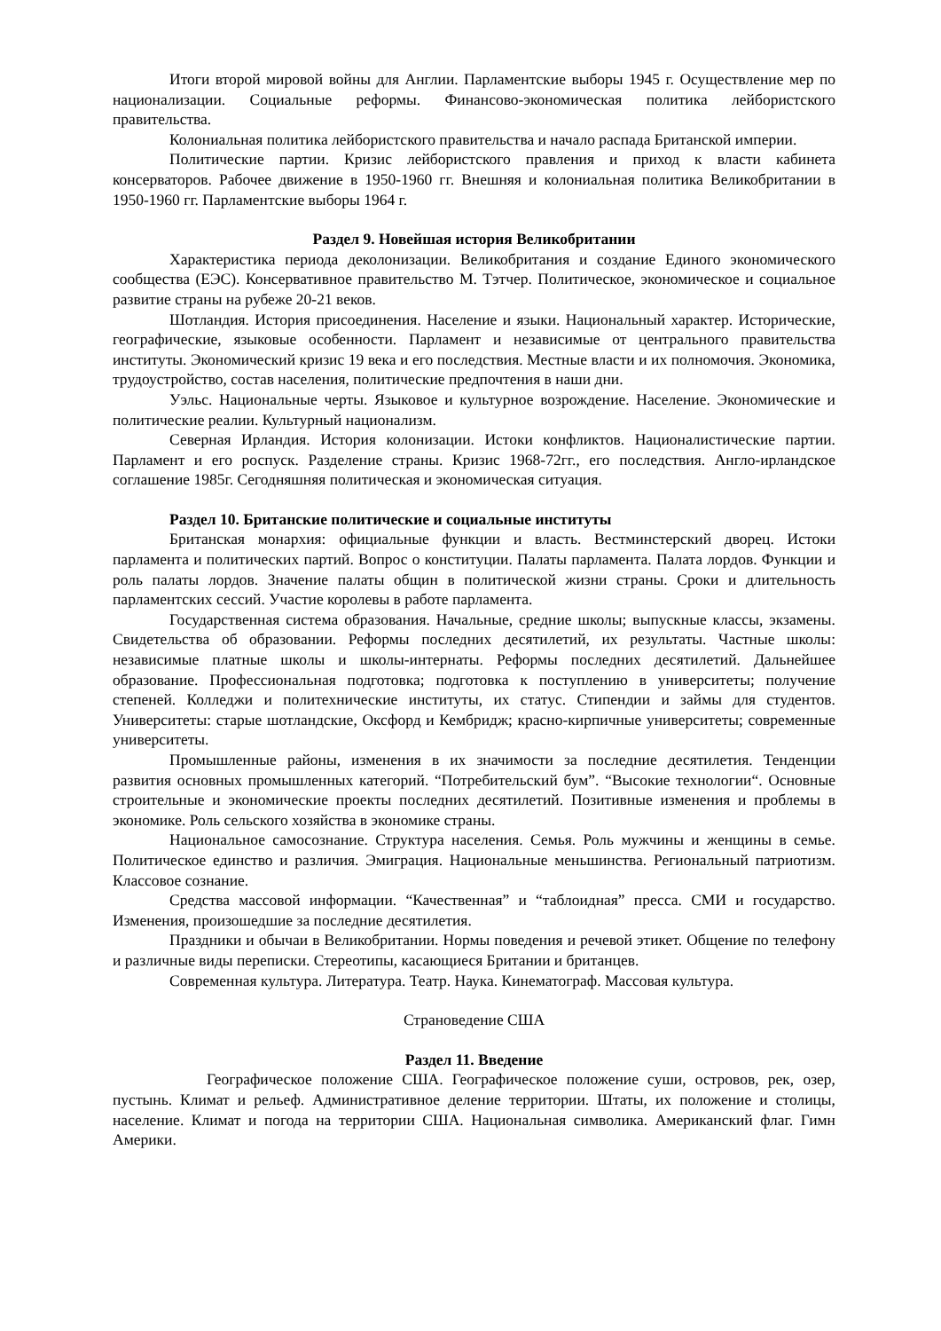Итоги второй мировой войны для Англии. Парламентские выборы 1945 г. Осуществление мер по национализации. Социальные реформы. Финансово-экономическая политика лейбористского правительства.
Колониальная политика лейбористского правительства и начало распада Британской империи.
Политические партии. Кризис лейбористского правления и приход к власти кабинета консерваторов. Рабочее движение в 1950-1960 гг. Внешняя и колониальная политика Великобритании в 1950-1960 гг. Парламентские выборы 1964 г.
Раздел 9. Новейшая история Великобритании
Характеристика периода деколонизации. Великобритания и создание Единого экономического сообщества (ЕЭС). Консервативное правительство М. Тэтчер. Политическое, экономическое и социальное развитие страны на рубеже 20-21 веков.
Шотландия. История присоединения. Население и языки. Национальный характер. Исторические, географические, языковые особенности. Парламент и независимые от центрального правительства институты. Экономический кризис 19 века и его последствия. Местные власти и их полномочия. Экономика, трудоустройство, состав населения, политические предпочтения в наши дни.
Уэльс. Национальные черты. Языковое и культурное возрождение. Население. Экономические и политические реалии. Культурный национализм.
Северная Ирландия. История колонизации. Истоки конфликтов. Националистические партии. Парламент и его роспуск. Разделение страны. Кризис 1968-72гг., его последствия. Англо-ирландское соглашение 1985г. Сегодняшняя политическая и экономическая ситуация.
Раздел 10. Британские политические и социальные институты
Британская монархия: официальные функции и власть. Вестминстерский дворец. Истоки парламента и политических партий. Вопрос о конституции. Палаты парламента. Палата лордов. Функции и роль палаты лордов. Значение палаты общин в политической жизни страны. Сроки и длительность парламентских сессий. Участие королевы в работе парламента.
Государственная система образования. Начальные, средние школы; выпускные классы, экзамены. Свидетельства об образовании. Реформы последних десятилетий, их результаты. Частные школы: независимые платные школы и школы-интернаты. Реформы последних десятилетий. Дальнейшее образование. Профессиональная подготовка; подготовка к поступлению в университеты; получение степеней. Колледжи и политехнические институты, их статус. Стипендии и займы для студентов. Университеты: старые шотландские, Оксфорд и Кембридж; красно-кирпичные университеты; современные университеты.
Промышленные районы, изменения в их значимости за последние десятилетия. Тенденции развития основных промышленных категорий. “Потребительский бум”. “Высокие технологии“. Основные строительные и экономические проекты последних десятилетий. Позитивные изменения и проблемы в экономике. Роль сельского хозяйства в экономике страны.
Национальное самосознание. Структура населения. Семья. Роль мужчины и женщины в семье. Политическое единство и различия. Эмиграция. Национальные меньшинства. Региональный патриотизм. Классовое сознание.
Средства массовой информации. “Качественная” и “таблоидная” пресса. СМИ и государство. Изменения, произошедшие за последние десятилетия.
Праздники и обычаи в Великобритании. Нормы поведения и речевой этикет. Общение по телефону и различные виды переписки. Стереотипы, касающиеся Британии и британцев.
Современная культура. Литература. Театр. Наука. Кинематограф. Массовая культура.
Страноведение США
Раздел 11. Введение
Географическое положение США. Географическое положение суши, островов, рек, озер, пустынь. Климат и рельеф. Административное деление территории. Штаты, их положение и столицы, население. Климат и погода на территории США. Национальная символика. Американский флаг. Гимн Америки.